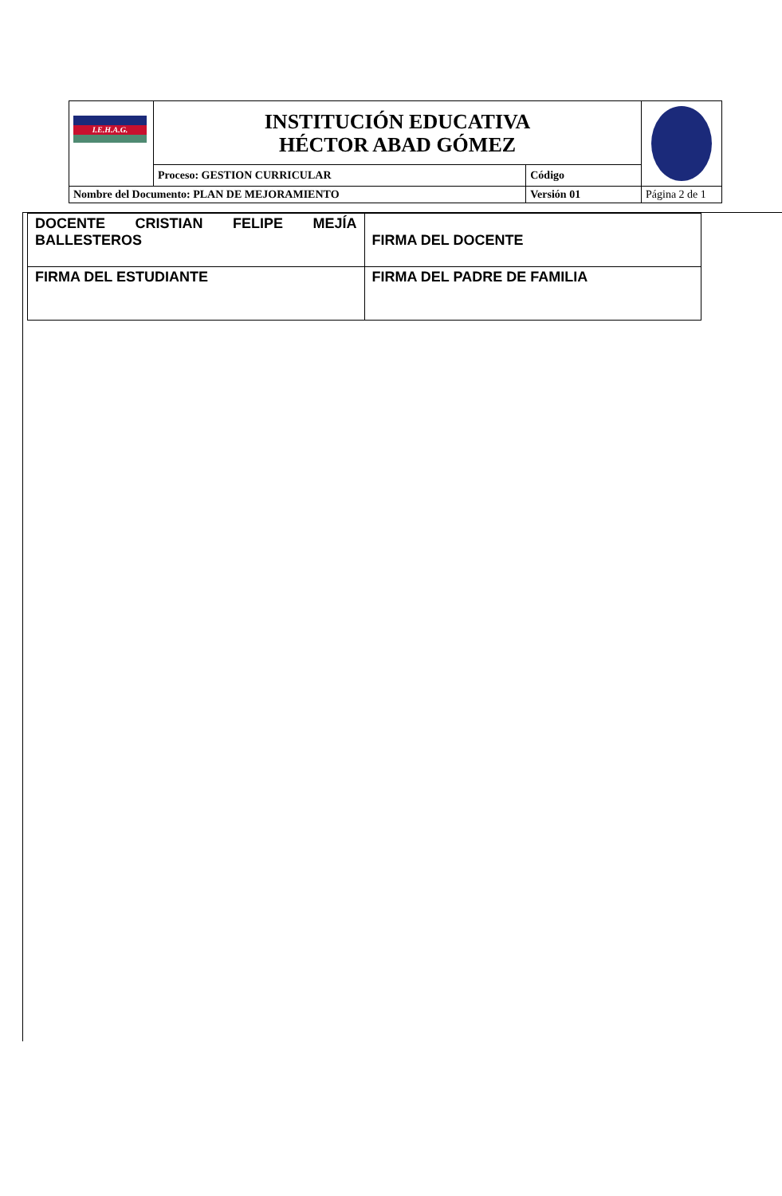| I.E.H.A.G. | INSTITUCIÓN EDUCATIVA HÉCTOR ABAD GÓMEZ | | |
| | Proceso: GESTION CURRICULAR | Código | |
| Nombre del Documento: PLAN DE MEJORAMIENTO | | Versión 01 | Página 2 de 1 |
| DOCENTE CRISTIAN FELIPE MEJÍA BALLESTEROS | FIRMA DEL DOCENTE |
| FIRMA DEL ESTUDIANTE | FIRMA DEL PADRE DE FAMILIA |